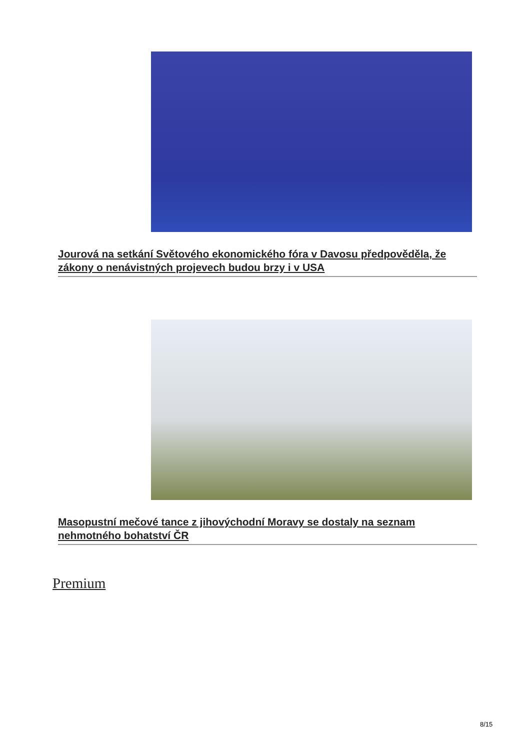Jourová na setkání Světového ekonomického fóra v Davosu předpověděla, že zákony o nenávistných projevech budou brzy i v USA
Masopustní mečové tance z jihovýchodní Moravy se dostaly na seznam nehmotného bohatství ČR
Premium
8/15